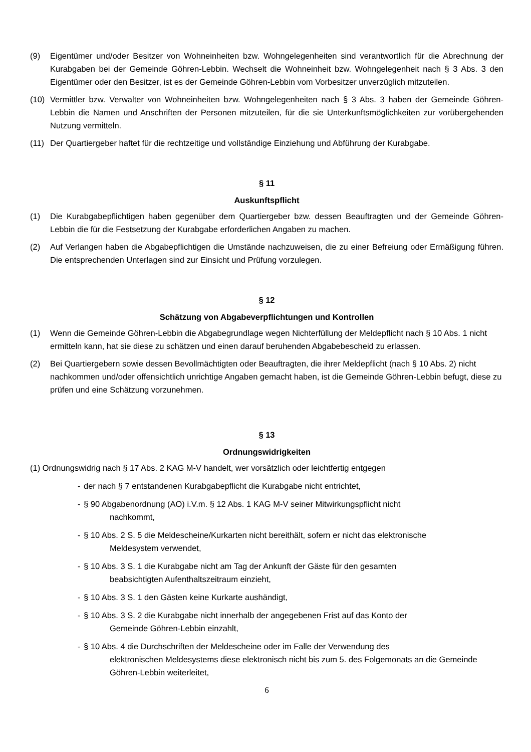(9) Eigentümer und/oder Besitzer von Wohneinheiten bzw. Wohngelegenheiten sind verantwortlich für die Abrechnung der Kurabgaben bei der Gemeinde Göhren-Lebbin. Wechselt die Wohneinheit bzw. Wohngelegenheit nach § 3 Abs. 3 den Eigentümer oder den Besitzer, ist es der Gemeinde Göhren-Lebbin vom Vorbesitzer unverzüglich mitzuteilen.
(10) Vermittler bzw. Verwalter von Wohneinheiten bzw. Wohngelegenheiten nach § 3 Abs. 3 haben der Gemeinde Göhren-Lebbin die Namen und Anschriften der Personen mitzuteilen, für die sie Unterkunftsmöglichkeiten zur vorübergehenden Nutzung vermitteln.
(11) Der Quartiergeber haftet für die rechtzeitige und vollständige Einziehung und Abführung der Kurabgabe.
§ 11
Auskunftspflicht
(1) Die Kurabgabepflichtigen haben gegenüber dem Quartiergeber bzw. dessen Beauftragten und der Gemeinde Göhren-Lebbin die für die Festsetzung der Kurabgabe erforderlichen Angaben zu machen.
(2) Auf Verlangen haben die Abgabepflichtigen die Umstände nachzuweisen, die zu einer Befreiung oder Ermäßigung führen. Die entsprechenden Unterlagen sind zur Einsicht und Prüfung vorzulegen.
§ 12
Schätzung von Abgabeverpflichtungen und Kontrollen
(1) Wenn die Gemeinde Göhren-Lebbin die Abgabegrundlage wegen Nichterfüllung der Meldepflicht nach § 10 Abs. 1 nicht ermitteln kann, hat sie diese zu schätzen und einen darauf beruhenden Abgabebescheid zu erlassen.
(2) Bei Quartiergebern sowie dessen Bevollmächtigten oder Beauftragten, die ihrer Meldepflicht (nach § 10 Abs. 2) nicht nachkommen und/oder offensichtlich unrichtige Angaben gemacht haben, ist die Gemeinde Göhren-Lebbin befugt, diese zu prüfen und eine Schätzung vorzunehmen.
§ 13
Ordnungswidrigkeiten
(1) Ordnungswidrig nach § 17 Abs. 2 KAG M-V handelt, wer vorsätzlich oder leichtfertig entgegen
- der nach § 7 entstandenen Kurabgabepflicht die Kurabgabe nicht entrichtet,
- § 90 Abgabenordnung (AO) i.V.m. § 12 Abs. 1 KAG M-V seiner Mitwirkungspflicht nicht
nachkommt,
- § 10 Abs. 2 S. 5 die Meldescheine/Kurkarten nicht bereithält, sofern er nicht das elektronische
Meldesystem verwendet,
- § 10 Abs. 3 S. 1 die Kurabgabe nicht am Tag der Ankunft der Gäste für den gesamten
beabsichtigten Aufenthaltszeitraum einzieht,
- § 10 Abs. 3 S. 1 den Gästen keine Kurkarte aushändigt,
- § 10 Abs. 3 S. 2 die Kurabgabe nicht innerhalb der angegebenen Frist auf das Konto der
Gemeinde Göhren-Lebbin einzahlt,
- § 10 Abs. 4 die Durchschriften der Meldescheine oder im Falle der Verwendung des
elektronischen Meldesystems diese elektronisch nicht bis zum 5. des Folgemonats an die Gemeinde Göhren-Lebbin weiterleitet,
6